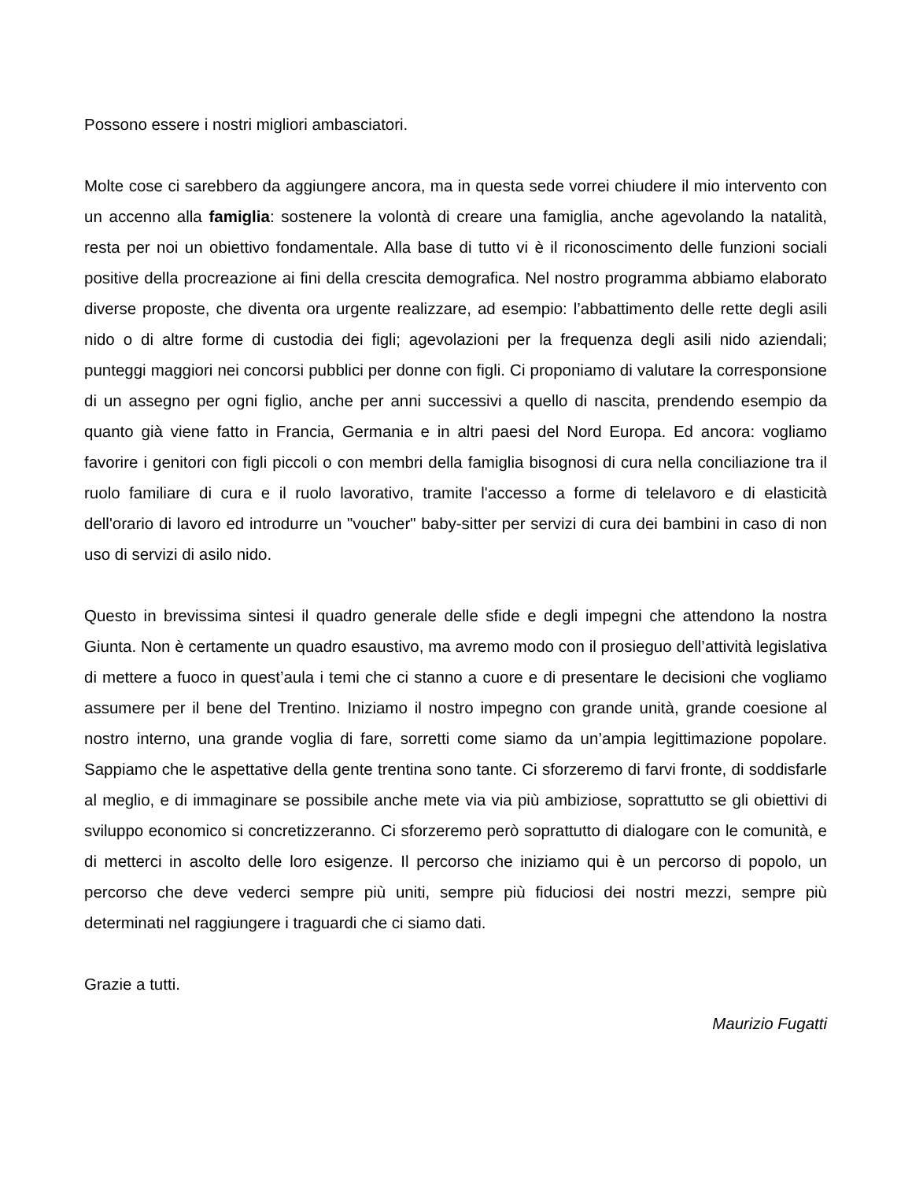Possono essere i nostri migliori ambasciatori.
Molte cose ci sarebbero da aggiungere ancora, ma in questa sede vorrei chiudere il mio intervento con un accenno alla famiglia: sostenere la volontà di creare una famiglia, anche agevolando la natalità, resta per noi un obiettivo fondamentale. Alla base di tutto vi è il riconoscimento delle funzioni sociali positive della procreazione ai fini della crescita demografica. Nel nostro programma abbiamo elaborato diverse proposte, che diventa ora urgente realizzare, ad esempio: l’abbattimento delle rette degli asili nido o di altre forme di custodia dei figli; agevolazioni per la frequenza degli asili nido aziendali; punteggi maggiori nei concorsi pubblici per donne con figli. Ci proponiamo di valutare la corresponsione di un assegno per ogni figlio, anche per anni successivi a quello di nascita, prendendo esempio da quanto già viene fatto in Francia, Germania e in altri paesi del Nord Europa. Ed ancora: vogliamo favorire i genitori con figli piccoli o con membri della famiglia bisognosi di cura nella conciliazione tra il ruolo familiare di cura e il ruolo lavorativo, tramite l'accesso a forme di telelavoro e di elasticità dell'orario di lavoro ed introdurre un "voucher" baby-sitter per servizi di cura dei bambini in caso di non uso di servizi di asilo nido.
Questo in brevissima sintesi il quadro generale delle sfide e degli impegni che attendono la nostra Giunta. Non è certamente un quadro esaustivo, ma avremo modo con il prosieguo dell’attività legislativa di mettere a fuoco in quest’aula i temi che ci stanno a cuore e di presentare le decisioni che vogliamo assumere per il bene del Trentino. Iniziamo il nostro impegno con grande unità, grande coesione al nostro interno, una grande voglia di fare, sorretti come siamo da un’ampia legittimazione popolare. Sappiamo che le aspettative della gente trentina sono tante. Ci sforzeremo di farvi fronte, di soddisfarle al meglio, e di immaginare se possibile anche mete via via più ambiziose, soprattutto se gli obiettivi di sviluppo economico si concretizzeranno. Ci sforzeremo però soprattutto di dialogare con le comunità, e di metterci in ascolto delle loro esigenze. Il percorso che iniziamo qui è un percorso di popolo, un percorso che deve vederci sempre più uniti, sempre più fiduciosi dei nostri mezzi, sempre più determinati nel raggiungere i traguardi che ci siamo dati.
Grazie a tutti.
Maurizio Fugatti